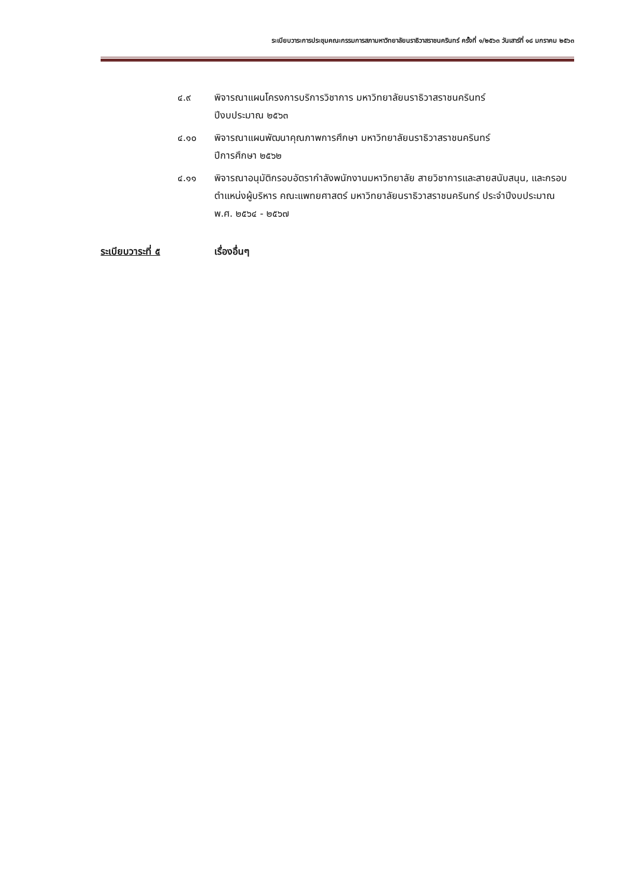ระเบียบวาระการประชุมคณะกรรมการสภามหาวิทยาลัยนราธิวาสราชนครินทร์ ครั้งที่ ๑/๒๕๖๓ วันเสาร์ที่ ๑๘ มกราคม ๒๕๖๓
๔.๙ พิจารณาแผนโครงการบริการวิชาการ มหาวิทยาลัยนราธิวาสราชนครินทร์
ปีงบประมาณ ๒๕๖๓
๔.๑๐ พิจารณาแผนพัฒนาคุณภาพการศึกษา มหาวิทยาลัยนราธิวาสราชนครินทร์
ปีการศึกษา ๒๕๖๒
๔.๑๑ พิจารณาอนุมัติกรอบอัตรากำลังพนักงานมหาวิทยาลัย สายวิชาการและสายสนับสนุน, และกรอบตำแหน่งผู้บริหาร คณะแพทยศาสตร์ มหาวิทยาลัยนราธิวาสราชนครินทร์ ประจำปีงบประมาณ พ.ศ. ๒๕๖๔ - ๒๕๖๗
ระเบียบวาระที่ ๕ เรื่องอื่นๆ